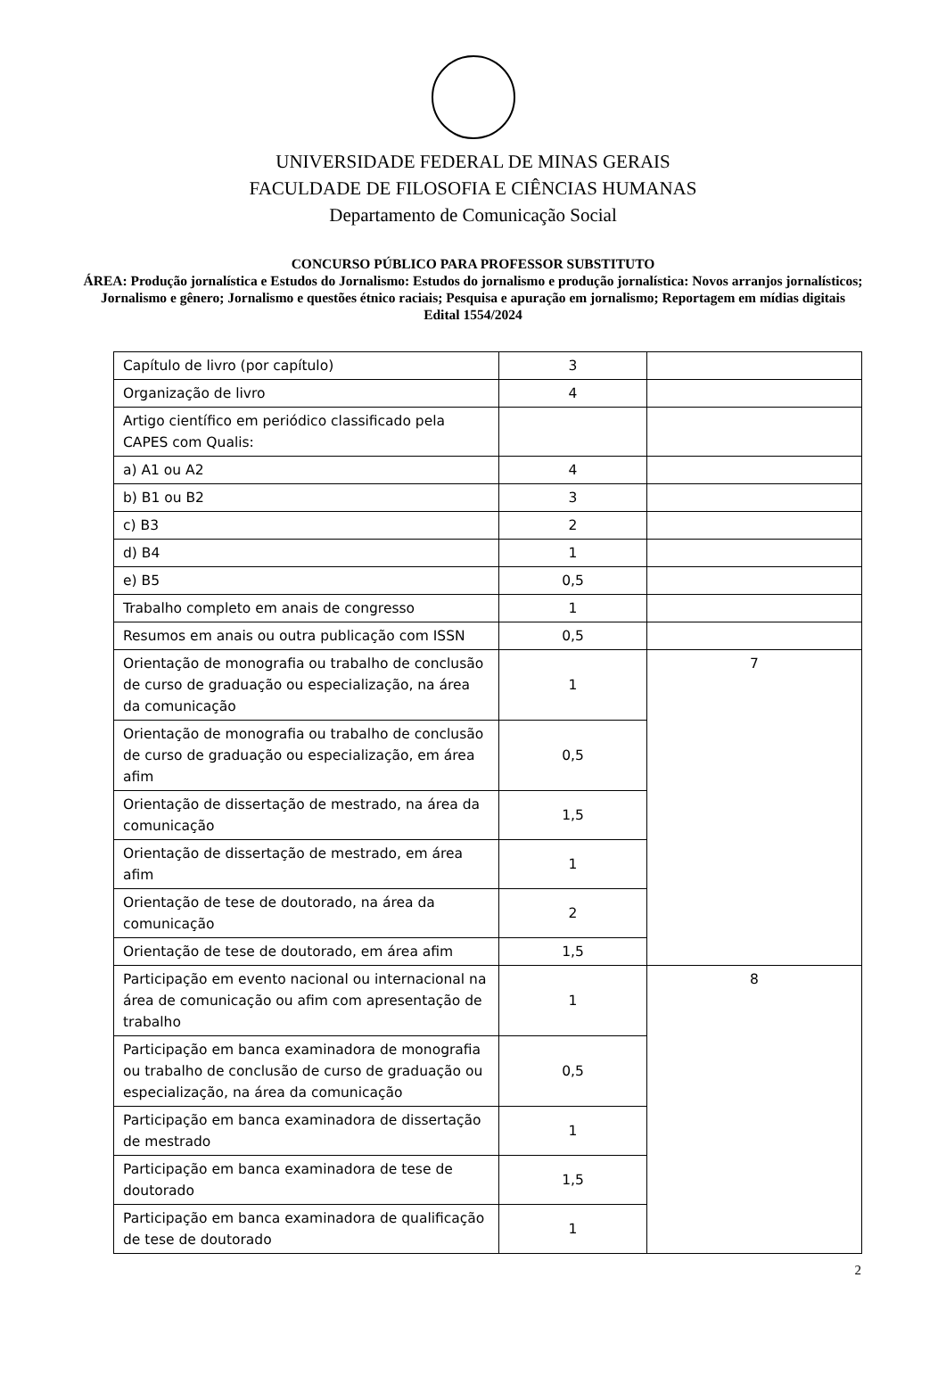UNIVERSIDADE FEDERAL DE MINAS GERAIS
FACULDADE DE FILOSOFIA E CIÊNCIAS HUMANAS
Departamento de Comunicação Social
CONCURSO PÚBLICO PARA PROFESSOR SUBSTITUTO
ÁREA: Produção jornalística e Estudos do Jornalismo: Estudos do jornalismo e produção jornalística: Novos arranjos jornalísticos; Jornalismo e gênero; Jornalismo e questões étnico raciais; Pesquisa e apuração em jornalismo; Reportagem em mídias digitais
Edital 1554/2024
| Capítulo de livro (por capítulo) | 3 | |
| Organização de livro | 4 | |
| Artigo científico em periódico classificado pela CAPES com Qualis: | | |
| a) A1 ou A2 | 4 | |
| b) B1 ou B2 | 3 | |
| c) B3 | 2 | |
| d) B4 | 1 | |
| e) B5 | 0,5 | |
| Trabalho completo em anais de congresso | 1 | |
| Resumos em anais ou outra publicação com ISSN | 0,5 | |
| Orientação de monografia ou trabalho de conclusão de curso de graduação ou especialização, na área da comunicação | 1 | 7 |
| Orientação de monografia ou trabalho de conclusão de curso de graduação ou especialização, em área afim | 0,5 | |
| Orientação de dissertação de mestrado, na área da comunicação | 1,5 | |
| Orientação de dissertação de mestrado, em área afim | 1 | |
| Orientação de tese de doutorado, na área da comunicação | 2 | |
| Orientação de tese de doutorado, em área afim | 1,5 | |
| Participação em evento nacional ou internacional na área de comunicação ou afim com apresentação de trabalho | 1 | 8 |
| Participação em banca examinadora de monografia ou trabalho de conclusão de curso de graduação ou especialização, na área da comunicação | 0,5 | |
| Participação em banca examinadora de dissertação de mestrado | 1 | |
| Participação em banca examinadora de tese de doutorado | 1,5 | |
| Participação em banca examinadora de qualificação de tese de doutorado | 1 | |
2